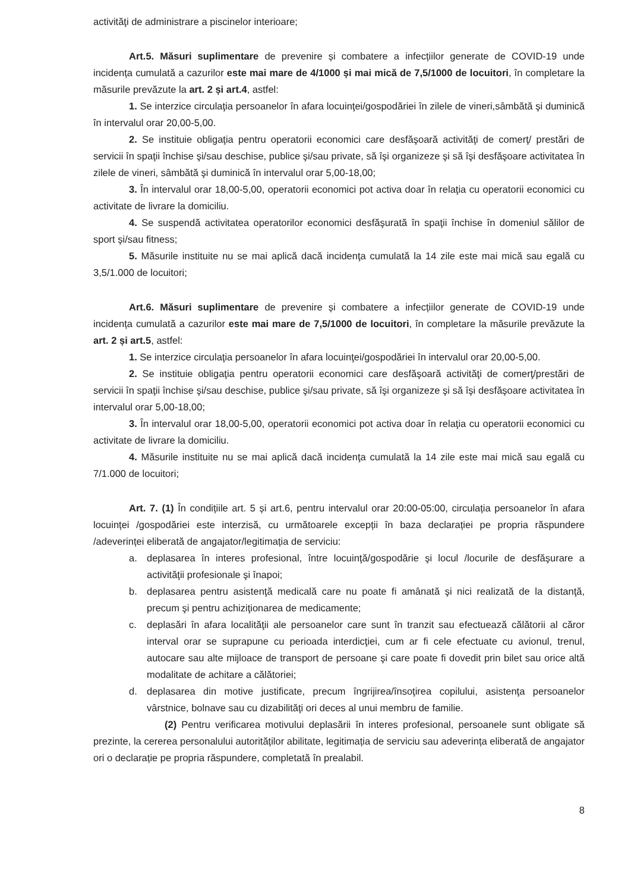activităţi de administrare a piscinelor interioare;
Art.5. Măsuri suplimentare de prevenire și combatere a infecțiilor generate de COVID-19 unde incidența cumulată a cazurilor este mai mare de 4/1000 și mai mică de 7,5/1000 de locuitori, în completare la măsurile prevăzute la art. 2 și art.4, astfel:
1. Se interzice circulaţia persoanelor în afara locuinţei/gospodăriei în zilele de vineri,sâmbătă şi duminică în intervalul orar 20,00-5,00.
2. Se instituie obligaţia pentru operatorii economici care desfăşoară activităţi de comerţ/ prestări de servicii în spaţii închise şi/sau deschise, publice şi/sau private, să îşi organizeze şi să îşi desfăşoare activitatea în zilele de vineri, sâmbătă şi duminică în intervalul orar 5,00-18,00;
3. În intervalul orar 18,00-5,00, operatorii economici pot activa doar în relaţia cu operatorii economici cu activitate de livrare la domiciliu.
4. Se suspendă activitatea operatorilor economici desfăşurată în spaţii închise în domeniul sălilor de sport şi/sau fitness;
5. Măsurile instituite nu se mai aplică dacă incidenţa cumulată la 14 zile este mai mică sau egală cu 3,5/1.000 de locuitori;
Art.6. Măsuri suplimentare de prevenire și combatere a infecțiilor generate de COVID-19 unde incidența cumulată a cazurilor este mai mare de 7,5/1000 de locuitori, în completare la măsurile prevăzute la art. 2 și art.5, astfel:
1. Se interzice circulaţia persoanelor în afara locuinţei/gospodăriei în intervalul orar 20,00-5,00.
2. Se instituie obligaţia pentru operatorii economici care desfăşoară activităţi de comerţ/prestări de servicii în spaţii închise şi/sau deschise, publice şi/sau private, să îşi organizeze şi să îşi desfăşoare activitatea în intervalul orar 5,00-18,00;
3. În intervalul orar 18,00-5,00, operatorii economici pot activa doar în relaţia cu operatorii economici cu activitate de livrare la domiciliu.
4. Măsurile instituite nu se mai aplică dacă incidenţa cumulată la 14 zile este mai mică sau egală cu 7/1.000 de locuitori;
Art. 7. (1) În condițiile art. 5 și art.6, pentru intervalul orar 20:00-05:00, circulația persoanelor în afara locuinței /gospodăriei este interzisă, cu următoarele excepții în baza declarației pe propria răspundere /adeverinței eliberată de angajator/legitimația de serviciu:
a. deplasarea în interes profesional, între locuinţă/gospodărie şi locul /locurile de desfăşurare a activităţii profesionale şi înapoi;
b. deplasarea pentru asistenţă medicală care nu poate fi amânată şi nici realizată de la distanţă, precum şi pentru achiziţionarea de medicamente;
c. deplasări în afara localităţii ale persoanelor care sunt în tranzit sau efectuează călătorii al căror interval orar se suprapune cu perioada interdicţiei, cum ar fi cele efectuate cu avionul, trenul, autocare sau alte mijloace de transport de persoane şi care poate fi dovedit prin bilet sau orice altă modalitate de achitare a călătoriei;
d. deplasarea din motive justificate, precum îngrijirea/însoţirea copilului, asistenţa persoanelor vârstnice, bolnave sau cu dizabilităţi ori deces al unui membru de familie.
(2) Pentru verificarea motivului deplasării în interes profesional, persoanele sunt obligate să prezinte, la cererea personalului autorităților abilitate, legitimația de serviciu sau adeverința eliberată de angajator ori o declarație pe propria răspundere, completată în prealabil.
8